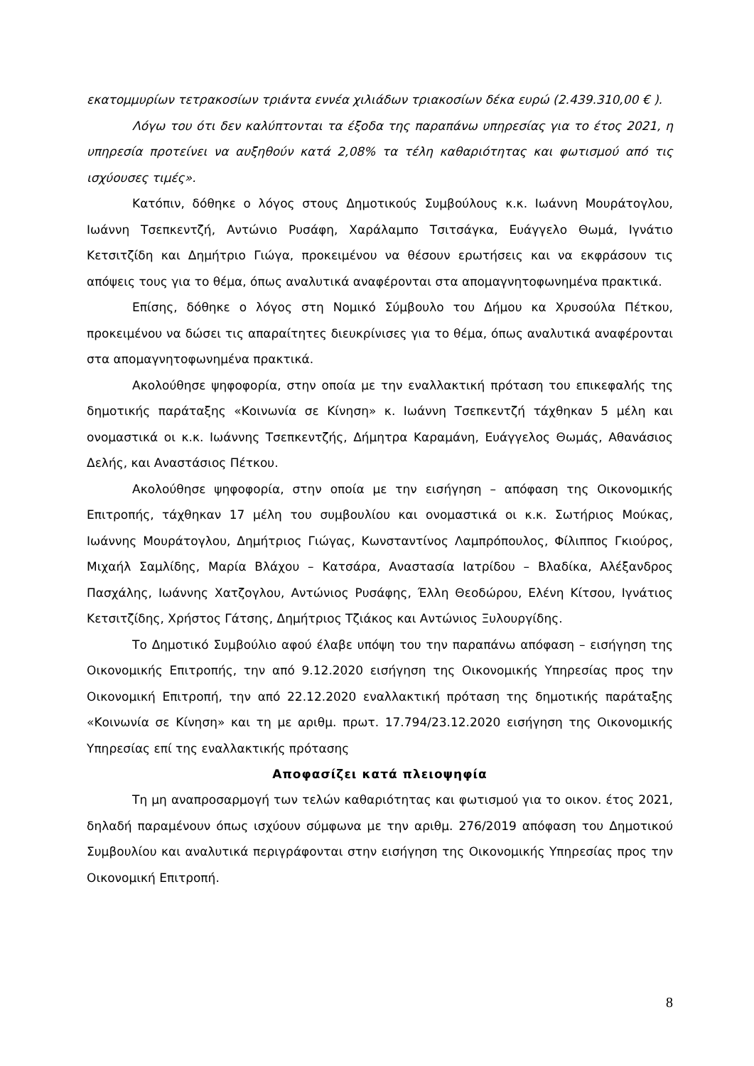εκατομμυρίων τετρακοσίων τριάντα εννέα χιλιάδων τριακοσίων δέκα ευρώ (2.439.310,00 € ).
Λόγω του ότι δεν καλύπτονται τα έξοδα της παραπάνω υπηρεσίας για το έτος 2021, η υπηρεσία προτείνει να αυξηθούν κατά 2,08% τα τέλη καθαριότητας και φωτισμού από τις ισχύουσες τιμές».
Κατόπιν, δόθηκε ο λόγος στους Δημοτικούς Συμβούλους κ.κ. Ιωάννη Μουράτογλου, Ιωάννη Τσεπκεντζή, Αντώνιο Ρυσάφη, Χαράλαμπο Τσιτσάγκα, Ευάγγελο Θωμά, Ιγνάτιο Κετσιτζίδη και Δημήτριο Γιώγα, προκειμένου να θέσουν ερωτήσεις και να εκφράσουν τις απόψεις τους για το θέμα, όπως αναλυτικά αναφέρονται στα απομαγνητοφωνημένα πρακτικά.
Επίσης, δόθηκε ο λόγος στη Νομικό Σύμβουλο του Δήμου κα Χρυσούλα Πέτκου, προκειμένου να δώσει τις απαραίτητες διευκρίνισες για το θέμα, όπως αναλυτικά αναφέρονται στα απομαγνητοφωνημένα πρακτικά.
Ακολούθησε ψηφοφορία, στην οποία με την εναλλακτική πρόταση του επικεφαλής της δημοτικής παράταξης «Κοινωνία σε Κίνηση» κ. Ιωάννη Τσεπκεντζή τάχθηκαν 5 μέλη και ονομαστικά οι κ.κ. Ιωάννης Τσεπκεντζής, Δήμητρα Καραμάνη, Ευάγγελος Θωμάς, Αθανάσιος Δελής, και Αναστάσιος Πέτκου.
Ακολούθησε ψηφοφορία, στην οποία με την εισήγηση – απόφαση της Οικονομικής Επιτροπής, τάχθηκαν 17 μέλη του συμβουλίου και ονομαστικά οι κ.κ. Σωτήριος Μούκας, Ιωάννης Μουράτογλου, Δημήτριος Γιώγας, Κωνσταντίνος Λαμπρόπουλος, Φίλιππος Γκιούρος, Μιχαήλ Σαμλίδης, Μαρία Βλάχου – Κατσάρα, Αναστασία Ιατρίδου – Βλαδίκα, Αλέξανδρος Πασχάλης, Ιωάννης Χατζογλου, Αντώνιος Ρυσάφης, Έλλη Θεοδώρου, Ελένη Κίτσου, Ιγνάτιος Κετσιτζίδης, Χρήστος Γάτσης, Δημήτριος Τζιάκος και Αντώνιος Ξυλουργίδης.
Το Δημοτικό Συμβούλιο αφού έλαβε υπόψη του την παραπάνω απόφαση – εισήγηση της Οικονομικής Επιτροπής, την από 9.12.2020 εισήγηση της Οικονομικής Υπηρεσίας προς την Οικονομική Επιτροπή, την από 22.12.2020 εναλλακτική πρόταση της δημοτικής παράταξης «Κοινωνία σε Κίνηση» και τη με αριθμ. πρωτ. 17.794/23.12.2020 εισήγηση της Οικονομικής Υπηρεσίας επί της εναλλακτικής πρότασης
Αποφασίζει κατά πλειοψηφία
Τη μη αναπροσαρμογή των τελών καθαριότητας και φωτισμού για το οικον. έτος 2021, δηλαδή παραμένουν όπως ισχύουν σύμφωνα με την αριθμ. 276/2019 απόφαση του Δημοτικού Συμβουλίου και αναλυτικά περιγράφονται στην εισήγηση της Οικονομικής Υπηρεσίας προς την Οικονομική Επιτροπή.
8